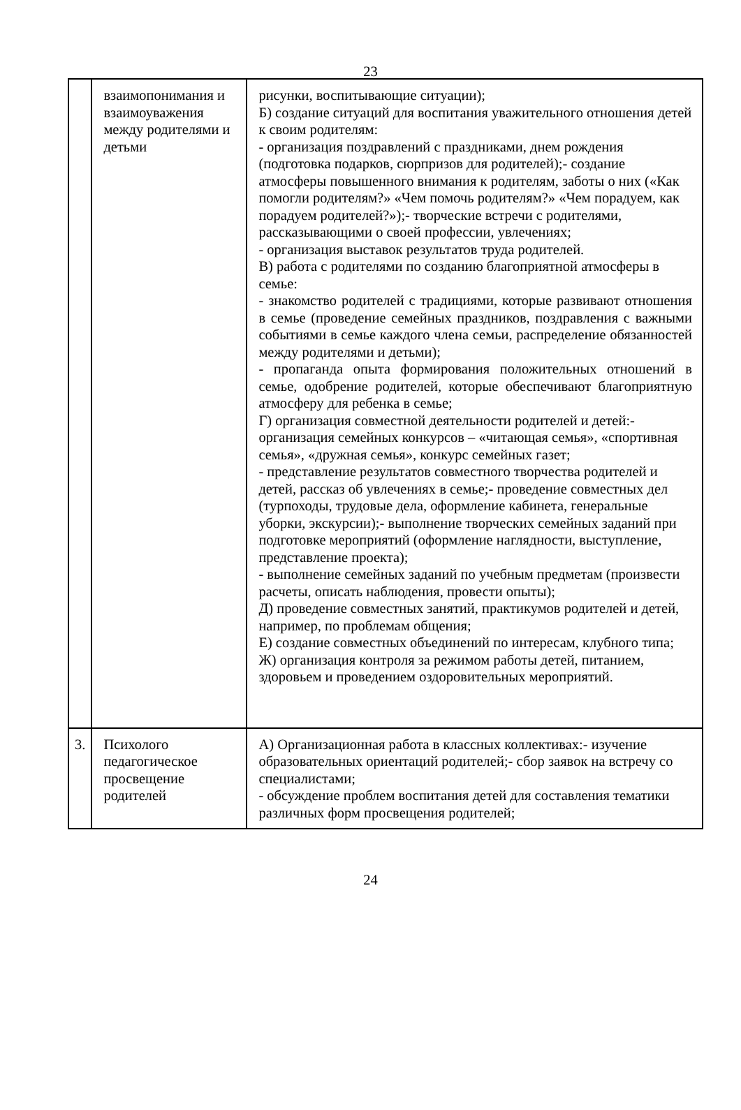23
| | взаимопонимания и взаимоуважения между родителями и детьми | рисунки, воспитывающие ситуации); Б) создание ситуаций для воспитания уважительного отношения детей к своим родителям: - организация поздравлений с праздниками, днем рождения (подготовка подарков, сюрпризов для родителей);- создание атмосферы повышенного внимания к родителям, заботы о них («Как помогли родителям?» «Чем помочь родителям?» «Чем порадуем, как порадуем родителей?»);- творческие встречи с родителями, рассказывающими о своей профессии, увлечениях; - организация выставок результатов труда родителей. В) работа с родителями по созданию благоприятной атмосферы в семье: - знакомство родителей с традициями, которые развивают отношения в семье (проведение семейных праздников, поздравления с важными событиями в семье каждого члена семьи, распределение обязанностей между родителями и детьми); - пропаганда опыта формирования положительных отношений в семье, одобрение родителей, которые обеспечивают благоприятную атмосферу для ребенка в семье; Г) организация совместной деятельности родителей и детей:- организация семейных конкурсов – «читающая семья», «спортивная семья», «дружная семья», конкурс семейных газет; - представление результатов совместного творчества родителей и детей, рассказ об увлечениях в семье;- проведение совместных дел (турпоходы, трудовые дела, оформление кабинета, генеральные уборки, экскурсии);- выполнение творческих семейных заданий при подготовке мероприятий (оформление наглядности, выступление, представление проекта); - выполнение семейных заданий по учебным предметам (произвести расчеты, описать наблюдения, провести опыты); Д) проведение совместных занятий, практикумов родителей и детей, например, по проблемам общения; Е) создание совместных объединений по интересам, клубного типа; Ж) организация контроля за режимом работы детей, питанием, здоровьем и проведением оздоровительных мероприятий. |
| 3. | Психолого педагогическое просвещение родителей | А) Организационная работа в классных коллективах:- изучение образовательных ориентаций родителей;- сбор заявок на встречу со специалистами; - обсуждение проблем воспитания детей для составления тематики различных форм просвещения родителей; |
24